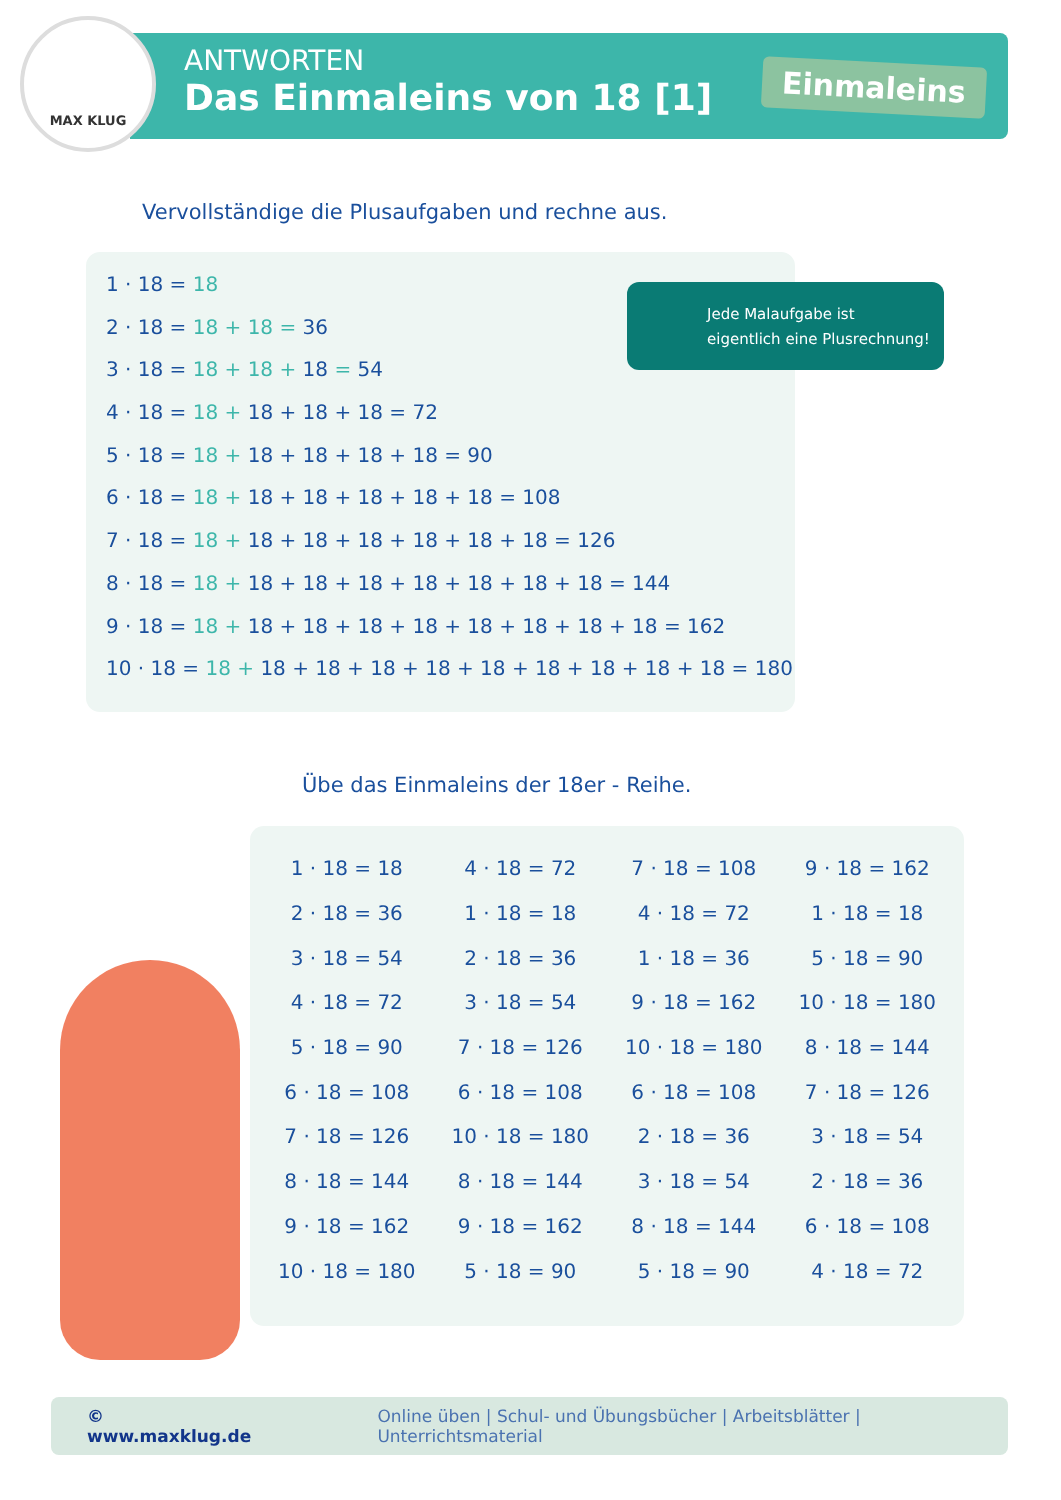MAX KLUG
ANTWORTEN
Das Einmaleins von 18 [1]
Einmaleins
Vervollständige die Plusaufgaben und rechne aus.
1 · 18 = 18
2 · 18 = 18 + 18 = 36
3 · 18 = 18 + 18 + 18 = 54
4 · 18 = 18 + 18 + 18 + 18 = 72
5 · 18 = 18 + 18 + 18 + 18 + 18 = 90
6 · 18 = 18 + 18 + 18 + 18 + 18 + 18 = 108
7 · 18 = 18 + 18 + 18 + 18 + 18 + 18 + 18 = 126
8 · 18 = 18 + 18 + 18 + 18 + 18 + 18 + 18 + 18 = 144
9 · 18 = 18 + 18 + 18 + 18 + 18 + 18 + 18 + 18 + 18 = 162
10 · 18 = 18 + 18 + 18 + 18 + 18 + 18 + 18 + 18 + 18 + 18 = 180
Jede Malaufgabe ist
eigentlich eine Plusrechnung!
Übe das Einmaleins der 18er - Reihe.
| 1 · 18 = 18 | 4 · 18 = 72 | 7 · 18 = 108 | 9 · 18 = 162 |
| 2 · 18 = 36 | 1 · 18 = 18 | 4 · 18 = 72 | 1 · 18 = 18 |
| 3 · 18 = 54 | 2 · 18 = 36 | 1 · 18 = 36 | 5 · 18 = 90 |
| 4 · 18 = 72 | 3 · 18 = 54 | 9 · 18 = 162 | 10 · 18 = 180 |
| 5 · 18 = 90 | 7 · 18 = 126 | 10 · 18 = 180 | 8 · 18 = 144 |
| 6 · 18 = 108 | 6 · 18 = 108 | 6 · 18 = 108 | 7 · 18 = 126 |
| 7 · 18 = 126 | 10 · 18 = 180 | 2 · 18 = 36 | 3 · 18 = 54 |
| 8 · 18 = 144 | 8 · 18 = 144 | 3 · 18 = 54 | 2 · 18 = 36 |
| 9 · 18 = 162 | 9 · 18 = 162 | 8 · 18 = 144 | 6 · 18 = 108 |
| 10 · 18 = 180 | 5 · 18 = 90 | 5 · 18 = 90 | 4 · 18 = 72 |
© www.maxklug.de Online üben | Schul- und Übungsbücher | Arbeitsblätter | Unterrichtsmaterial